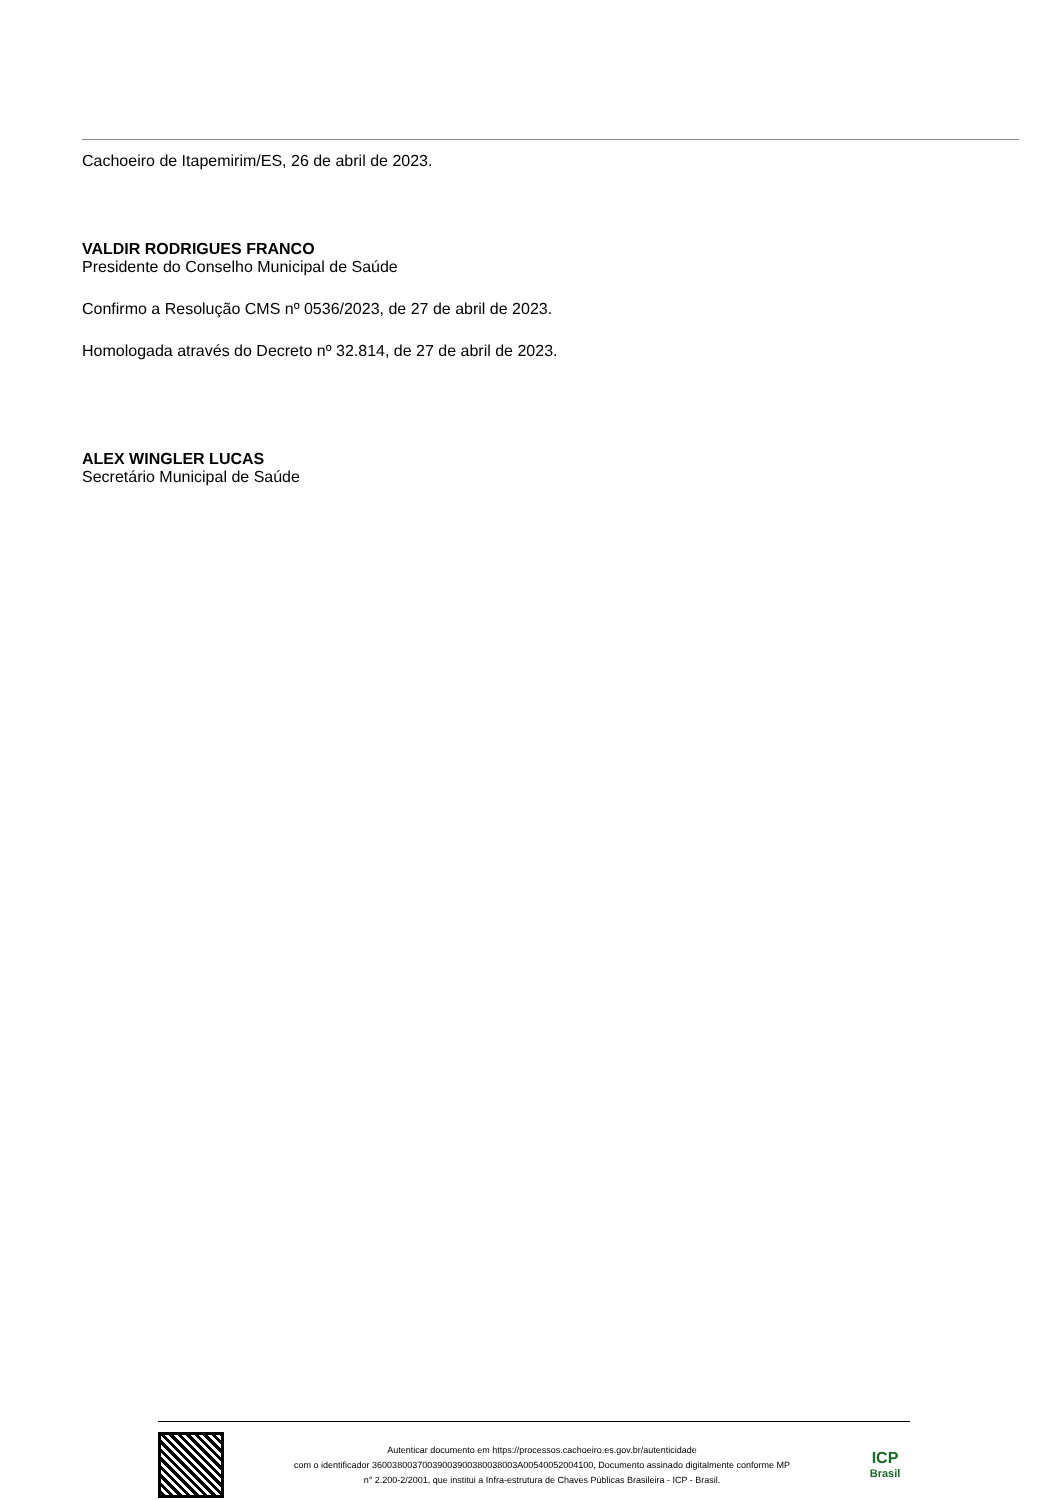Cachoeiro de Itapemirim/ES, 26 de abril de 2023.
VALDIR RODRIGUES FRANCO
Presidente do Conselho Municipal de Saúde
Confirmo a Resolução CMS nº 0536/2023, de 27 de abril de 2023.
Homologada através do Decreto nº 32.814, de 27 de abril de 2023.
ALEX WINGLER LUCAS
Secretário Municipal de Saúde
Autenticar documento em https://processos.cachoeiro.es.gov.br/autenticidade
com o identificador 36003800370039003900380038003A00540052004100, Documento assinado digitalmente conforme MP
n° 2.200-2/2001, que institui a Infra-estrutura de Chaves Públicas Brasileira - ICP - Brasil.
ICP
Brasil